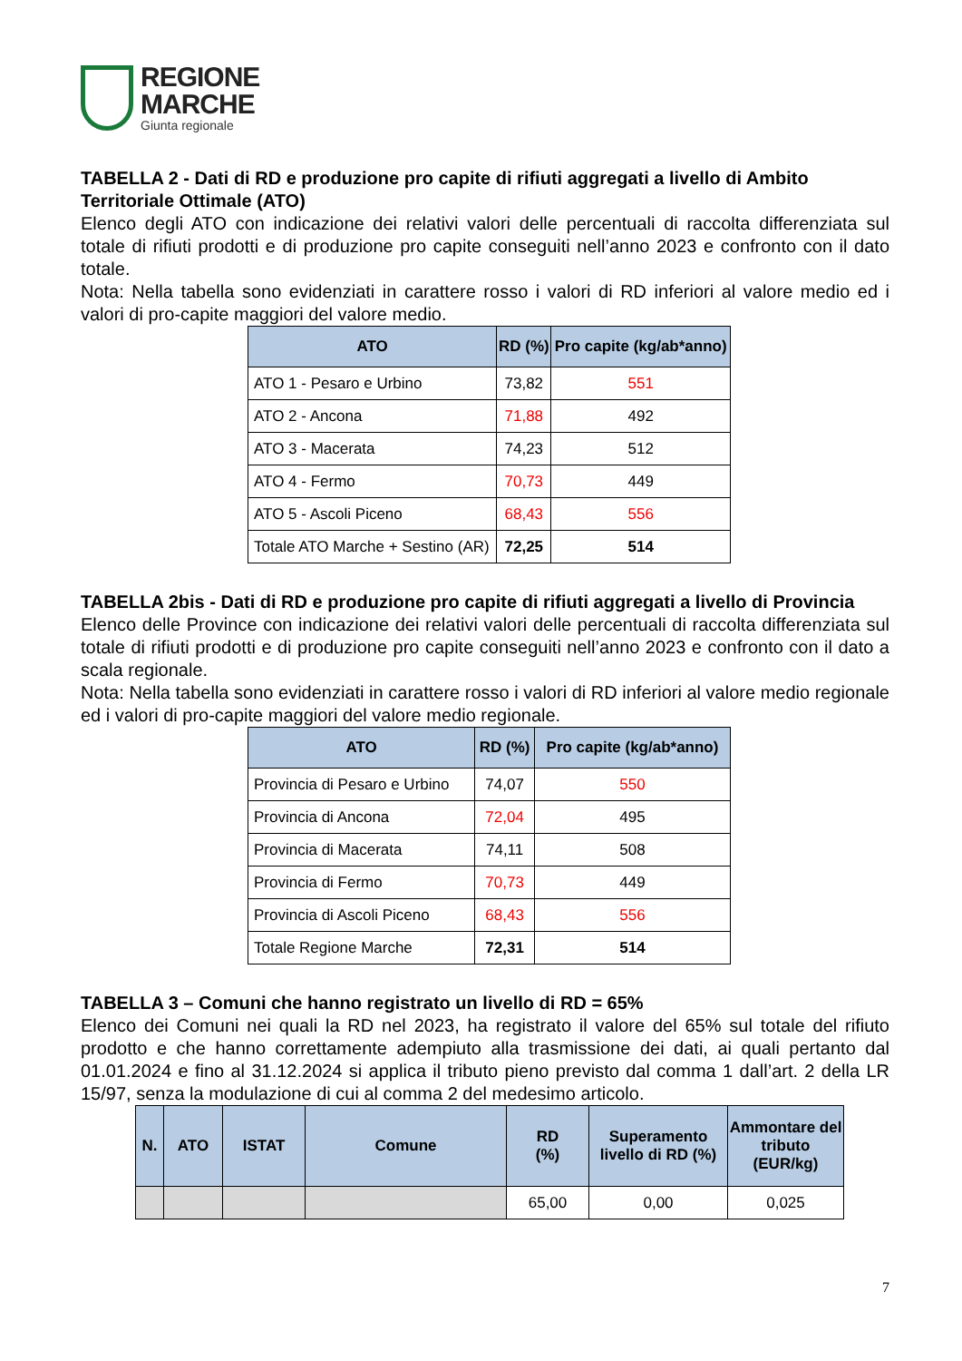REGIONE
MARCHE
Giunta regionale
TABELLA 2 - Dati di RD e produzione pro capite di rifiuti aggregati a livello di Ambito Territoriale Ottimale (ATO)
Elenco degli ATO con indicazione dei relativi valori delle percentuali di raccolta differenziata sul totale di rifiuti prodotti e di produzione pro capite conseguiti nell’anno 2023 e confronto con il dato totale.
Nota: Nella tabella sono evidenziati in carattere rosso i valori di RD inferiori al valore medio ed i valori di pro-capite maggiori del valore medio.
| ATO | RD (%) | Pro capite (kg/ab*anno) |
| --- | --- | --- |
| ATO 1 - Pesaro e Urbino | 73,82 | 551 |
| ATO 2 - Ancona | 71,88 | 492 |
| ATO 3 - Macerata | 74,23 | 512 |
| ATO 4 - Fermo | 70,73 | 449 |
| ATO 5 - Ascoli Piceno | 68,43 | 556 |
| Totale ATO Marche + Sestino (AR) | 72,25 | 514 |
TABELLA 2bis - Dati di RD e produzione pro capite di rifiuti aggregati a livello di Provincia
Elenco delle Province con indicazione dei relativi valori delle percentuali di raccolta differenziata sul totale di rifiuti prodotti e di produzione pro capite conseguiti nell’anno 2023 e confronto con il dato a scala regionale.
Nota: Nella tabella sono evidenziati in carattere rosso i valori di RD inferiori al valore medio regionale ed i valori di pro-capite maggiori del valore medio regionale.
| ATO | RD (%) | Pro capite (kg/ab*anno) |
| --- | --- | --- |
| Provincia di Pesaro e Urbino | 74,07 | 550 |
| Provincia di Ancona | 72,04 | 495 |
| Provincia di Macerata | 74,11 | 508 |
| Provincia di Fermo | 70,73 | 449 |
| Provincia di Ascoli Piceno | 68,43 | 556 |
| Totale Regione Marche | 72,31 | 514 |
TABELLA 3 – Comuni che hanno registrato un livello di RD = 65%
Elenco dei Comuni nei quali la RD nel 2023, ha registrato il valore del 65% sul totale del rifiuto prodotto e che hanno correttamente adempiuto alla trasmissione dei dati, ai quali pertanto dal 01.01.2024 e fino al 31.12.2024 si applica il tributo pieno previsto dal comma 1 dall’art. 2 della LR 15/97, senza la modulazione di cui al comma 2 del medesimo articolo.
| N. | ATO | ISTAT | Comune | RD (%) | Superamento livello di RD (%) | Ammontare del tributo (EUR/kg) |
| --- | --- | --- | --- | --- | --- | --- |
| | | | | 65,00 | 0,00 | 0,025 |
7